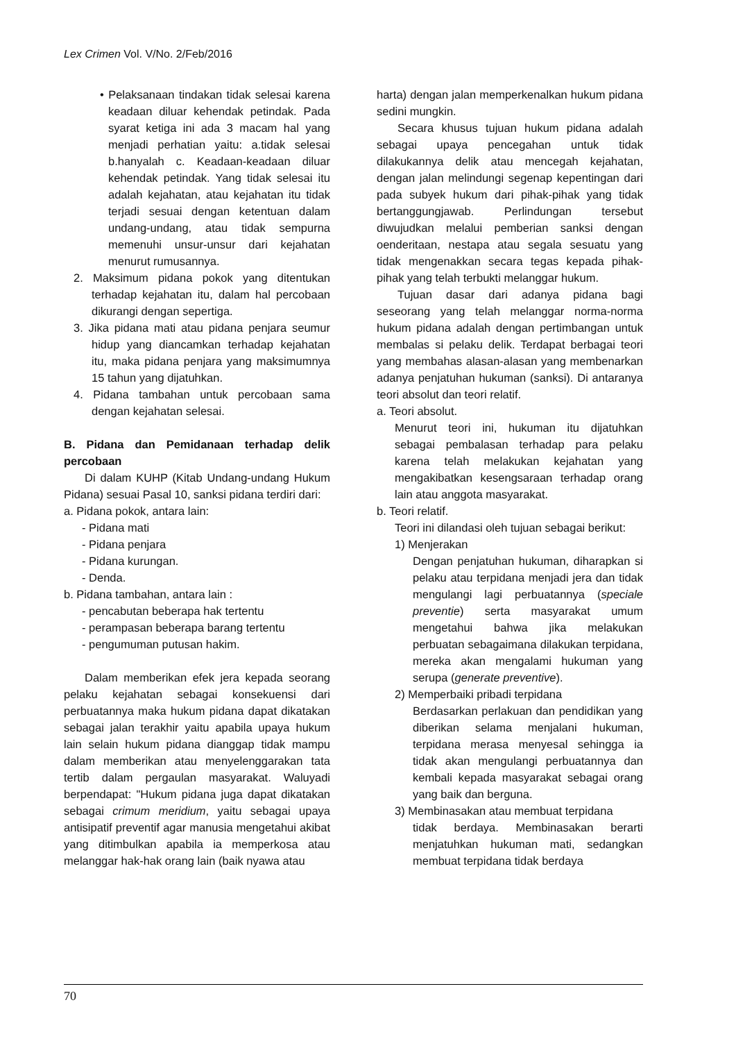Lex Crimen Vol. V/No. 2/Feb/2016
• Pelaksanaan tindakan tidak selesai karena keadaan diluar kehendak petindak. Pada syarat ketiga ini ada 3 macam hal yang menjadi perhatian yaitu: a.tidak selesai b.hanyalah c. Keadaan-keadaan diluar kehendak petindak. Yang tidak selesai itu adalah kejahatan, atau kejahatan itu tidak terjadi sesuai dengan ketentuan dalam undang-undang, atau tidak sempurna memenuhi unsur-unsur dari kejahatan menurut rumusannya.
2. Maksimum pidana pokok yang ditentukan terhadap kejahatan itu, dalam hal percobaan dikurangi dengan sepertiga.
3. Jika pidana mati atau pidana penjara seumur hidup yang diancamkan terhadap kejahatan itu, maka pidana penjara yang maksimumnya 15 tahun yang dijatuhkan.
4. Pidana tambahan untuk percobaan sama dengan kejahatan selesai.
B. Pidana dan Pemidanaan terhadap delik percobaan
Di dalam KUHP (Kitab Undang-undang Hukum Pidana) sesuai Pasal 10, sanksi pidana terdiri dari:
a. Pidana pokok, antara lain:
- Pidana mati
- Pidana penjara
- Pidana kurungan.
- Denda.
b. Pidana tambahan, antara lain :
- pencabutan beberapa hak tertentu
- perampasan beberapa barang tertentu
- pengumuman putusan hakim.
Dalam memberikan efek jera kepada seorang pelaku kejahatan sebagai konsekuensi dari perbuatannya maka hukum pidana dapat dikatakan sebagai jalan terakhir yaitu apabila upaya hukum lain selain hukum pidana dianggap tidak mampu dalam memberikan atau menyelenggarakan tata tertib dalam pergaulan masyarakat. Waluyadi berpendapat: "Hukum pidana juga dapat dikatakan sebagai crimum meridium, yaitu sebagai upaya antisipatif preventif agar manusia mengetahui akibat yang ditimbulkan apabila ia memperkosa atau melanggar hak-hak orang lain (baik nyawa atau
harta) dengan jalan memperkenalkan hukum pidana sedini mungkin.
Secara khusus tujuan hukum pidana adalah sebagai upaya pencegahan untuk tidak dilakukannya delik atau mencegah kejahatan, dengan jalan melindungi segenap kepentingan dari pada subyek hukum dari pihak-pihak yang tidak bertanggungjawab. Perlindungan tersebut diwujudkan melalui pemberian sanksi dengan oenderitaan, nestapa atau segala sesuatu yang tidak mengenakkan secara tegas kepada pihak-pihak yang telah terbukti melanggar hukum.
Tujuan dasar dari adanya pidana bagi seseorang yang telah melanggar norma-norma hukum pidana adalah dengan pertimbangan untuk membalas si pelaku delik. Terdapat berbagai teori yang membahas alasan-alasan yang membenarkan adanya penjatuhan hukuman (sanksi). Di antaranya teori absolut dan teori relatif.
a. Teori absolut.
Menurut teori ini, hukuman itu dijatuhkan sebagai pembalasan terhadap para pelaku karena telah melakukan kejahatan yang mengakibatkan kesengsaraan terhadap orang lain atau anggota masyarakat.
b. Teori relatif.
Teori ini dilandasi oleh tujuan sebagai berikut:
1) Menjerakan
Dengan penjatuhan hukuman, diharapkan si pelaku atau terpidana menjadi jera dan tidak mengulangi lagi perbuatannya (speciale preventie) serta masyarakat umum mengetahui bahwa jika melakukan perbuatan sebagaimana dilakukan terpidana, mereka akan mengalami hukuman yang serupa (generate preventive).
2) Memperbaiki pribadi terpidana
Berdasarkan perlakuan dan pendidikan yang diberikan selama menjalani hukuman, terpidana merasa menyesal sehingga ia tidak akan mengulangi perbuatannya dan kembali kepada masyarakat sebagai orang yang baik dan berguna.
3) Membinasakan atau membuat terpidana
tidak berdaya. Membinasakan berarti menjatuhkan hukuman mati, sedangkan membuat terpidana tidak berdaya
70